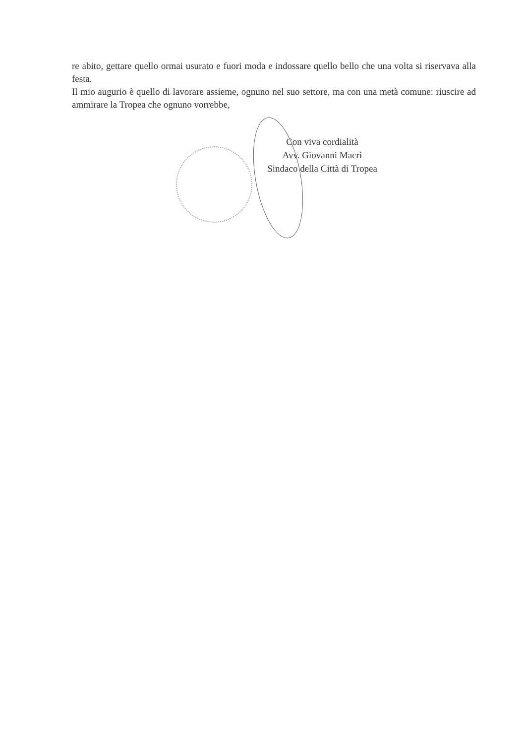re abito, gettare quello ormai usurato e fuori moda e indossare quello bello che una volta si riservava alla festa.
Il mio augurio è quello di lavorare assieme, ognuno nel suo settore, ma con una metà comune: riuscire ad ammirare la Tropea che ognuno vorrebbe,
Con viva cordialità
Avv. Giovanni Macrì
Sindaco della Città di Tropea